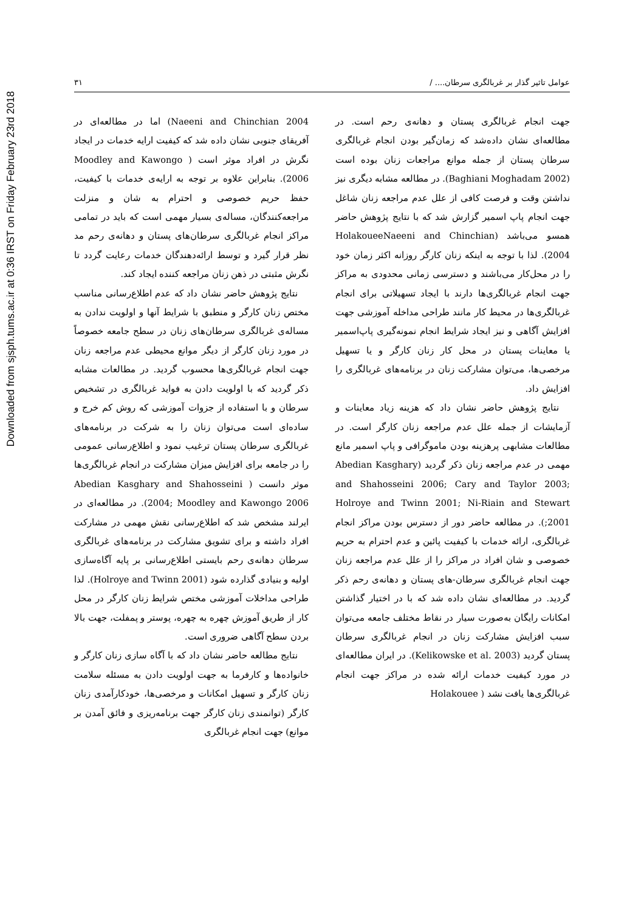Downloaded from sjsph.tums.ac.ir at 0:36 IRST on Friday February 23rd 2018
عوامل تاثیر گذار بر غربالگری سرطان.... / ۳۱
جهت انجام غربالگری پستان و دهانه‌ی رحم است. در مطالعه‌ای نشان داده‌شد که زمان‌گیر بودن انجام غربالگری سرطان پستان از جمله موانع مراجعات زنان بوده است (Baghiani Moghadam 2002). در مطالعه مشابه دیگری نیز نداشتن وقت و فرصت کافی از علل عدم مراجعه زنان شاغل جهت انجام پاپ اسمیر گزارش شد که با نتایج پژوهش حاضر همسو می‌باشد (HolakoueeNaeeni and Chinchian 2004). لذا با توجه به اینکه زنان کارگر روزانه اکثر زمان خود را در محل‌کار می‌باشند و دسترسی زمانی محدودی به مراکز جهت انجام غربالگری‌ها دارند با ایجاد تسهیلاتی برای انجام غربالگری‌ها در محیط کار مانند طراحی مداخله آموزشی جهت افزایش آگاهی و نیز ایجاد شرایط انجام نمونه‌گیری پاپ‌اسمیر یا معاینات پستان در محل کار زنان کارگر و یا تسهیل مرخصی‌ها، می‌توان مشارکت زنان در برنامه‌های غربالگری را افزایش داد.
نتایج پژوهش حاضر نشان داد که هزینه زیاد معاینات و آزمایشات از جمله علل عدم مراجعه زنان کارگر است. در مطالعات مشابهی پرهزینه بودن ماموگرافی و پاپ اسمیر مانع مهمی در عدم مراجعه زنان ذکر گردید (Abedian Kasghary and Shahosseini 2006; Cary and Taylor 2003; Holroye and Twinn 2001; Ni-Riain and Stewart 2001;). در مطالعه حاضر دور از دسترس بودن مراکز انجام غربالگری، ارائه خدمات با کیفیت پائین و عدم احترام به حریم خصوصی و شان افراد در مراکز را از علل عدم مراجعه زنان جهت انجام غربالگری سرطان-های پستان و دهانه‌ی رحم ذکر گردید. در مطالعه‌ای نشان داده شد که با در اختیار گذاشتن امکانات رایگان به‌صورت سیار در نقاط مختلف جامعه می‌توان سبب افزایش مشارکت زنان در انجام غربالگری سرطان پستان گردید (Kelikowske et al. 2003). در ایران مطالعه‌ای در مورد کیفیت خدمات ارائه شده در مراکز جهت انجام غربالگری‌ها یافت نشد ( Holakouee
Naeeni and Chinchian 2004) اما در مطالعه‌ای در آفریقای جنوبی نشان داده شد که کیفیت ارایه خدمات در ایجاد نگرش در افراد موثر است ( Moodley and Kawongo 2006). بنابراین علاوه بر توجه به ارایه‌ی خدمات با کیفیت، حفظ حریم خصوصی و احترام به شان و منزلت مراجعه‌کنندگان، مساله‌ی بسیار مهمی است که باید در تمامی مراکز انجام غربالگری سرطان‌های پستان و دهانه‌ی رحم مد نظر قرار گیرد و توسط ارائه‌دهندگان خدمات رعایت گردد تا نگرش مثبتی در ذهن زنان مراجعه کننده ایجاد کند.
نتایج پژوهش حاضر نشان داد که عدم اطلاع‌رسانی مناسب مختص زنان کارگر و منطبق با شرایط آنها و اولویت ندادن به مساله‌ی غربالگری سرطان‌های زنان در سطح جامعه خصوصاً در مورد زنان کارگر از دیگر موانع محیطی عدم مراجعه زنان جهت انجام غربالگری‌ها محسوب گردید. در مطالعات مشابه ذکر گردید که با اولویت دادن به فواید غربالگری در تشخیص سرطان و با استفاده از جزوات آموزشی که روش کم خرج و ساده‌ای است می‌توان زنان را به شرکت در برنامه‌های غربالگری سرطان پستان ترغیب نمود و اطلاع‌رسانی عمومی را در جامعه برای افزایش میزان مشارکت در انجام غربالگری‌ها موثر دانست ( Abedian Kasghary and Shahosseini 2004; Moodley and Kawongo 2006). در مطالعه‌ای در ایرلند مشخص شد که اطلاع‌رسانی نقش مهمی در مشارکت افراد داشته و برای تشویق مشارکت در برنامه‌های غربالگری سرطان دهانه‌ی رحم بایستی اطلاع‌رسانی بر پایه آگاه‌سازی اولیه و بنیادی گذارده شود (Holroye and Twinn 2001). لذا طراحی مداخلات آموزشی مختص شرایط زنان کارگر در محل کار از طریق آموزش چهره به چهره، پوستر و پمفلت، جهت بالا بردن سطح آگاهی ضروری است.
نتایج مطالعه حاضر نشان داد که با آگاه سازی زنان کارگر و خانواده‌ها و کارفرما به جهت اولویت دادن به مسئله سلامت زنان کارگر و تسهیل امکانات و مرخصی‌ها، خودکارآمدی زنان کارگر (توانمندی زنان کارگر جهت برنامه‌ریزی و فائق آمدن بر موانع) جهت انجام غربالگری